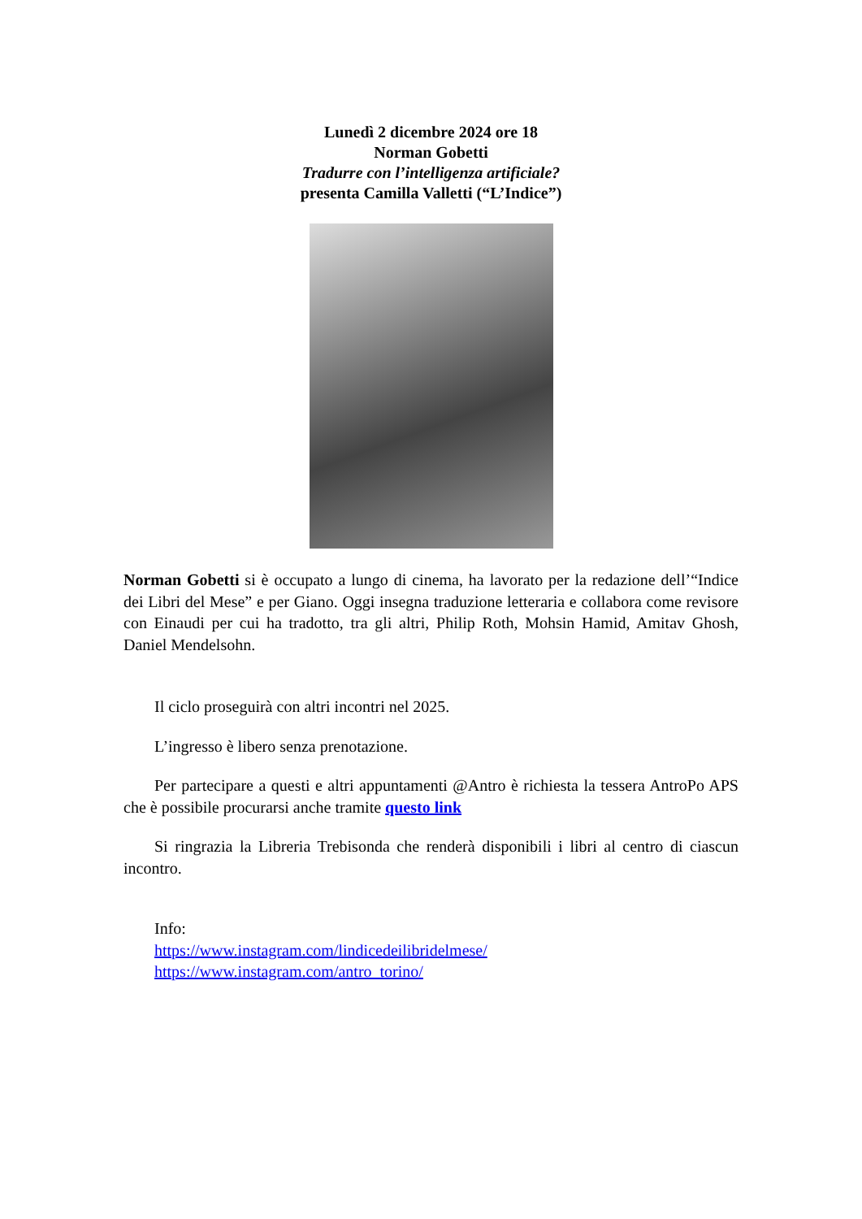Lunedì 2 dicembre 2024 ore 18
Norman Gobetti
Tradurre con l’intelligenza artificiale?
presenta Camilla Valletti (“L’Indice”)
Norman Gobetti si è occupato a lungo di cinema, ha lavorato per la redazione dell’“Indice dei Libri del Mese” e per Giano. Oggi insegna traduzione letteraria e collabora come revisore con Einaudi per cui ha tradotto, tra gli altri, Philip Roth, Mohsin Hamid, Amitav Ghosh, Daniel Mendelsohn.
Il ciclo proseguirà con altri incontri nel 2025.
L’ingresso è libero senza prenotazione.
Per partecipare a questi e altri appuntamenti @Antro è richiesta la tessera AntroPo APS che è possibile procurarsi anche tramite questo link
Si ringrazia la Libreria Trebisonda che renderà disponibili i libri al centro di ciascun incontro.
Info:
https://www.instagram.com/lindicedeilibridelmese/
https://www.instagram.com/antro_torino/